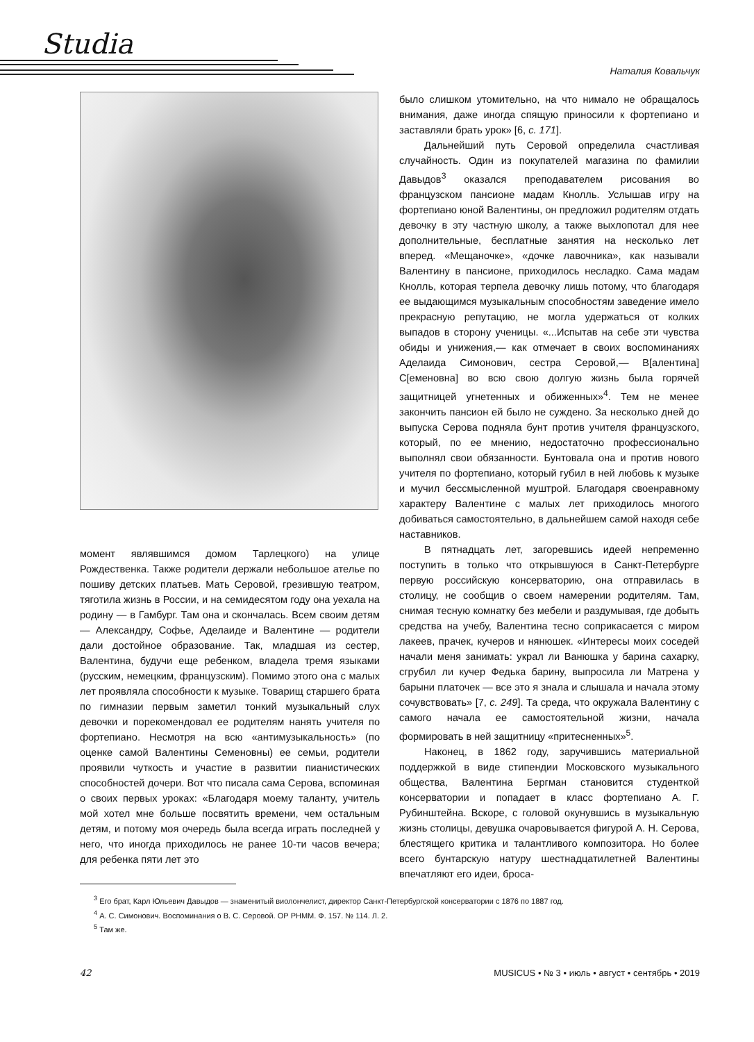Studia
Наталия Ковальчук
момент являвшимся домом Тарлецкого) на улице Рождественка. Также родители держали небольшое ателье по пошиву детских платьев. Мать Серовой, грезившую театром, тяготила жизнь в России, и на семидесятом году она уехала на родину — в Гамбург. Там она и скончалась. Всем своим детям — Александру, Софье, Аделаиде и Валентине — родители дали достойное образование. Так, младшая из сестер, Валентина, будучи еще ребенком, владела тремя языками (русским, немецким, французским). Помимо этого она с малых лет проявляла способности к музыке. Товарищ старшего брата по гимназии первым заметил тонкий музыкальный слух девочки и порекомендовал ее родителям нанять учителя по фортепиано. Несмотря на всю «антимузыкальность» (по оценке самой Валентины Семеновны) ее семьи, родители проявили чуткость и участие в развитии пианистических способностей дочери. Вот что писала сама Серова, вспоминая о своих первых уроках: «Благодаря моему таланту, учитель мой хотел мне больше посвятить времени, чем остальным детям, и потому моя очередь была всегда играть последней у него, что иногда приходилось не ранее 10-ти часов вечера; для ребенка пяти лет это
было слишком утомительно, на что нимало не обращалось внимания, даже иногда спящую приносили к фортепиано и заставляли брать урок» [6, с. 171].
Дальнейший путь Серовой определила счастливая случайность. Один из покупателей магазина по фамилии Давыдов<sup>3</sup> оказался преподавателем рисования во французском пансионе мадам Кнолль. Услышав игру на фортепиано юной Валентины, он предложил родителям отдать девочку в эту частную школу, а также выхлопотал для нее дополнительные, бесплатные занятия на несколько лет вперед. «Мещаночке», «дочке лавочника», как называли Валентину в пансионе, приходилось несладко. Сама мадам Кнолль, которая терпела девочку лишь потому, что благодаря ее выдающимся музыкальным способностям заведение имело прекрасную репутацию, не могла удержаться от колких выпадов в сторону ученицы. «...Испытав на себе эти чувства обиды и унижения,— как отмечает в своих воспоминаниях Аделаида Симонович, сестра Серовой,— В[алентина] С[еменовна] во всю свою долгую жизнь была горячей защитницей угнетенных и обиженных»<sup>4</sup>. Тем не менее закончить пансион ей было не суждено. За несколько дней до выпуска Серова подняла бунт против учителя французского, который, по ее мнению, недостаточно профессионально выполнял свои обязанности. Бунтовала она и против нового учителя по фортепиано, который губил в ней любовь к музыке и мучил бессмысленной муштрой. Благодаря своенравному характеру Валентине с малых лет приходилось многого добиваться самостоятельно, в дальнейшем самой находя себе наставников.
В пятнадцать лет, загоревшись идеей непременно поступить в только что открывшуюся в Санкт-Петербурге первую российскую консерваторию, она отправилась в столицу, не сообщив о своем намерении родителям. Там, снимая тесную комнатку без мебели и раздумывая, где добыть средства на учебу, Валентина тесно соприкасается с миром лакеев, прачек, кучеров и нянюшек. «Интересы моих соседей начали меня занимать: украл ли Ванюшка у барина сахарку, сгрубил ли кучер Федька барину, выпросила ли Матрена у барыни платочек — все это я знала и слышала и начала этому сочувствовать» [7, с. 249]. Та среда, что окружала Валентину с самого начала ее самостоятельной жизни, начала формировать в ней защитницу «притесненных»<sup>5</sup>.
Наконец, в 1862 году, заручившись материальной поддержкой в виде стипендии Московского музыкального общества, Валентина Бергман становится студенткой консерватории и попадает в класс фортепиано А. Г. Рубинштейна. Вскоре, с головой окунувшись в музыкальную жизнь столицы, девушка очаровывается фигурой А. Н. Серова, блестящего критика и талантливого композитора. Но более всего бунтарскую натуру шестнадцатилетней Валентины впечатляют его идеи, броса-
<sup>3</sup> Его брат, Карл Юльевич Давыдов — знаменитый виолончелист, директор Санкт-Петербургской консерватории с 1876 по 1887 год.
<sup>4</sup> А. С. Симонович. Воспоминания о В. С. Серовой. ОР РНММ. Ф. 157. № 114. Л. 2.
<sup>5</sup> Там же.
42 MUSICUS • № 3 • июль • август • сентябрь • 2019